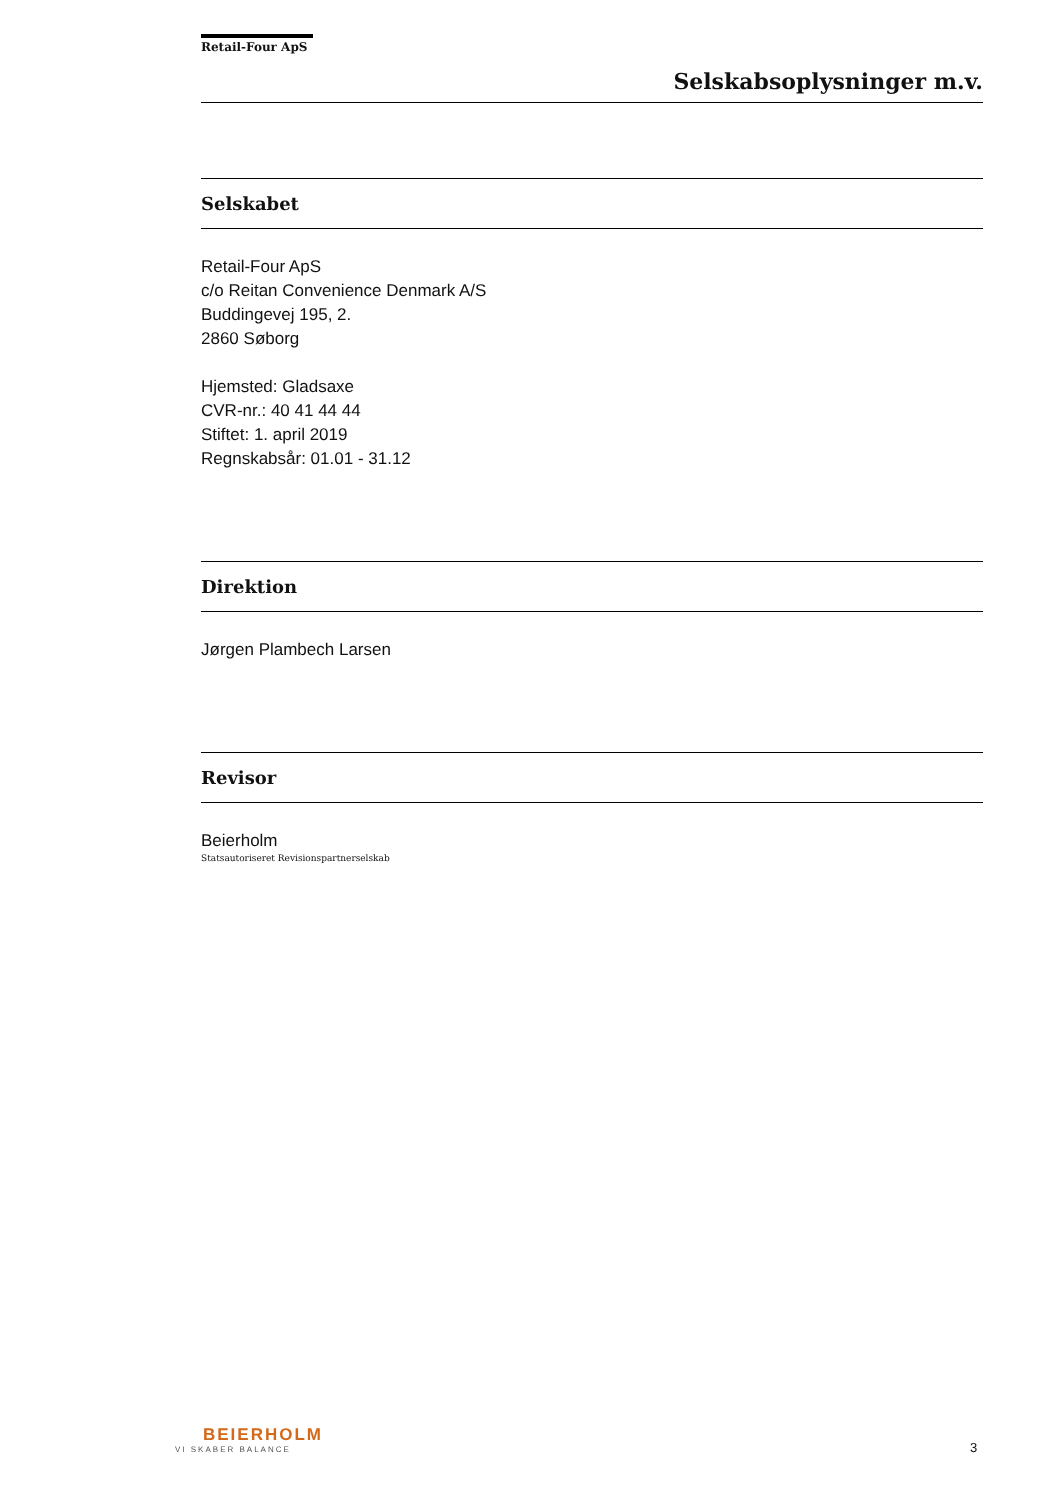Retail-Four ApS
Selskabsoplysninger m.v.
Selskabet
Retail-Four ApS
c/o Reitan Convenience Denmark A/S
Buddingevej 195, 2.
2860 Søborg
Hjemsted: Gladsaxe
CVR-nr.: 40 41 44 44
Stiftet: 1. april 2019
Regnskabsår: 01.01 - 31.12
Direktion
Jørgen Plambech Larsen
Revisor
Beierholm
Statsautoriseret Revisionspartnerselskab
BEIERHOLM
VI SKABER BALANCE
3